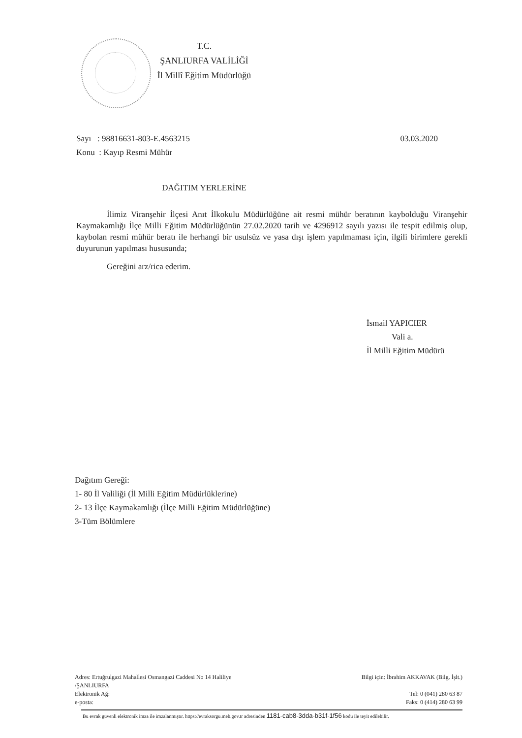T.C.
ŞANLIURFA VALİLİĞİ
İl Millî Eğitim Müdürlüğü
Sayı : 98816631-803-E.4563215
Konu : Kayıp Resmi Mühür
03.03.2020
DAĞITIM YERLERİNE
İlimiz Viranşehir İlçesi Anıt İlkokulu Müdürlüğüne ait resmi mühür beratının kaybolduğu Viranşehir Kaymakamlığı İlçe Milli Eğitim Müdürlüğünün 27.02.2020 tarih ve 4296912 sayılı yazısı ile tespit edilmiş olup, kaybolan resmi mühür beratı ile herhangi bir usulsüz ve yasa dışı işlem yapılmaması için, ilgili birimlere gerekli duyurunun yapılması hususunda;
Gereğini arz/rica ederim.
İsmail YAPICIER
Vali a.
İl Milli Eğitim Müdürü
Dağıtım Gereği:
1- 80 İl Valiliği (İl Milli Eğitim Müdürlüklerine)
2- 13 İlçe Kaymakamlığı (İlçe Milli Eğitim Müdürlüğüne)
3-Tüm Bölümlere
Adres: Ertuğrulgazi Mahallesi Osmangazi Caddesi No 14 Haliliye
/ŞANLIURFA
Elektronik Ağ:
e-posta:
Bilgi için: İbrahim AKKAVAK (Bilg. İşlt.)
Tel: 0 (041) 280 63 87
Faks: 0 (414) 280 63 99
Bu evrak güvenli elektronik imza ile imzalanmıştır. https://evraksorgu.meb.gov.tr adresinden 1181-cab8-3dda-b31f-1f56 kodu ile teyit edilebilir.